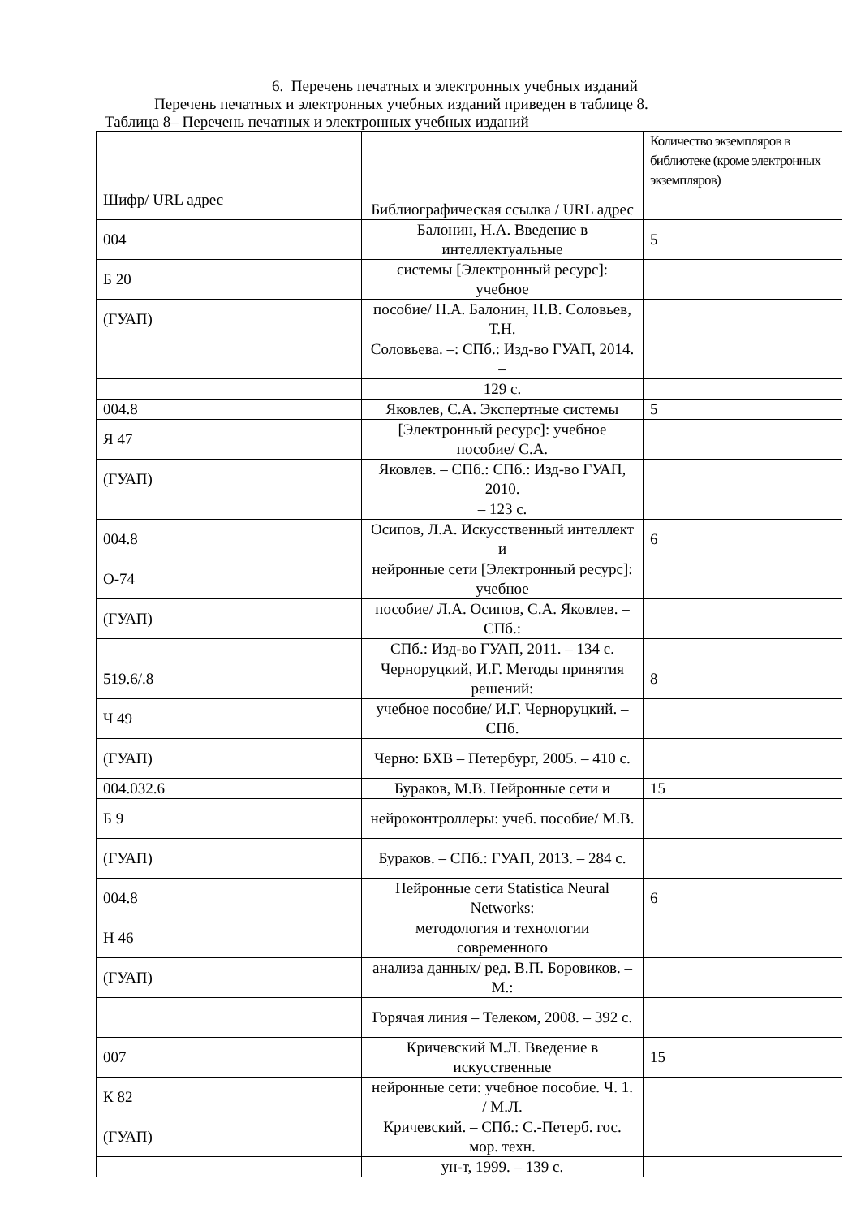6. Перечень печатных и электронных учебных изданий
Перечень печатных и электронных учебных изданий приведен в таблице 8.
Таблица 8– Перечень печатных и электронных учебных изданий
| Шифр/ URL адрес | Библиографическая ссылка / URL адрес | Количество экземпляров в библиотеке (кроме электронных экземпляров) |
| 004 | Балонин, Н.А. Введение в интеллектуальные | 5 |
| Б 20 | системы [Электронный ресурс]: учебное | |
| (ГУАП) | пособие/ Н.А. Балонин, Н.В. Соловьев, Т.Н. | |
| | Соловьева. –: СПб.: Изд-во ГУАП, 2014. – | |
| | 129 с. | |
| 004.8 | Яковлев, С.А. Экспертные системы | 5 |
| Я 47 | [Электронный ресурс]: учебное пособие/ С.А. | |
| (ГУАП) | Яковлев. – СПб.: СПб.: Изд-во ГУАП, 2010. | |
| | – 123 с. | |
| 004.8 | Осипов, Л.А. Искусственный интеллект и | 6 |
| О-74 | нейронные сети [Электронный ресурс]: учебное | |
| (ГУАП) | пособие/ Л.А. Осипов, С.А. Яковлев. – СПб.: | |
| | СПб.: Изд-во ГУАП, 2011. – 134 с. | |
| 519.6/.8 | Черноруцкий, И.Г. Методы принятия решений: | 8 |
| Ч 49 | учебное пособие/ И.Г. Черноруцкий. – СПб. | |
| (ГУАП) | Черно: БХВ – Петербург, 2005. – 410 с. | |
| 004.032.6 | Бураков, М.В. Нейронные сети и | 15 |
| Б 9 | нейроконтроллеры: учеб. пособие/ М.В. | |
| (ГУАП) | Бураков. – СПб.: ГУАП, 2013. – 284 с. | |
| 004.8 | Нейронные сети Statistica Neural Networks: | 6 |
| Н 46 | методология и технологии современного | |
| (ГУАП) | анализа данных/ ред. В.П. Боровиков. – М.: | |
| | Горячая линия – Телеком, 2008. – 392 с. | |
| 007 | Кричевский М.Л. Введение в искусственные | 15 |
| К 82 | нейронные сети: учебное пособие. Ч. 1. / М.Л. | |
| (ГУАП) | Кричевский. – СПб.: С.-Петерб. гос. мор. техн. | |
| | ун-т, 1999. – 139 с. | |